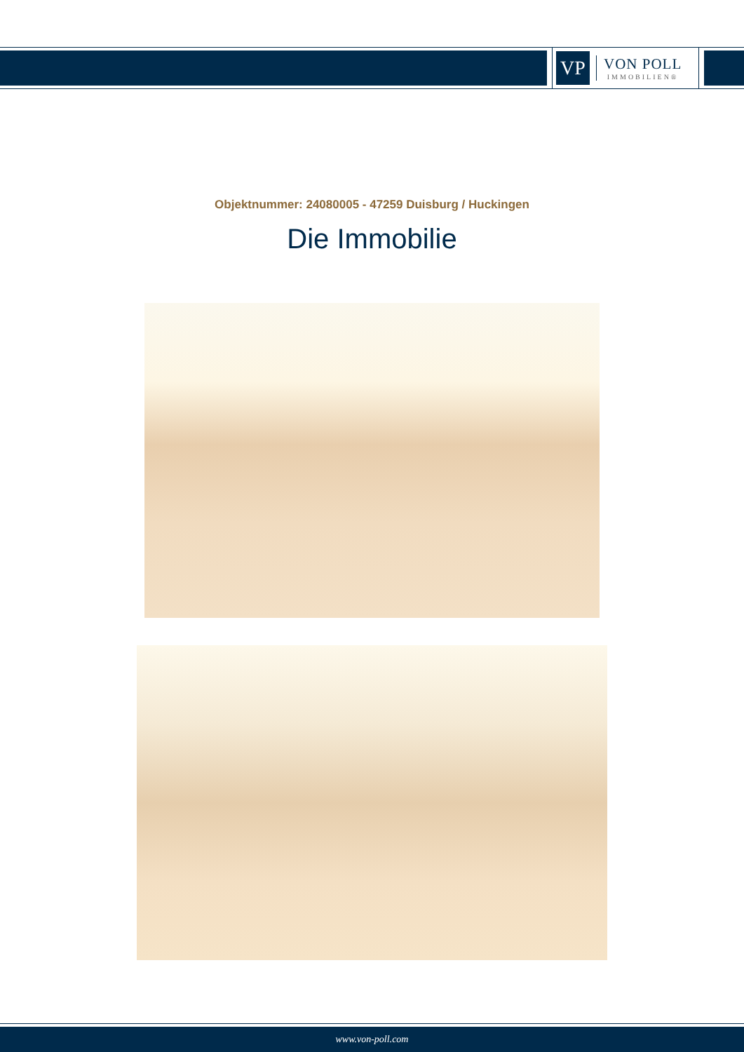VP
VON POLL
IMMOBILIEN®
Objektnummer: 24080005 - 47259 Duisburg / Huckingen
Die Immobilie
www.von-poll.com